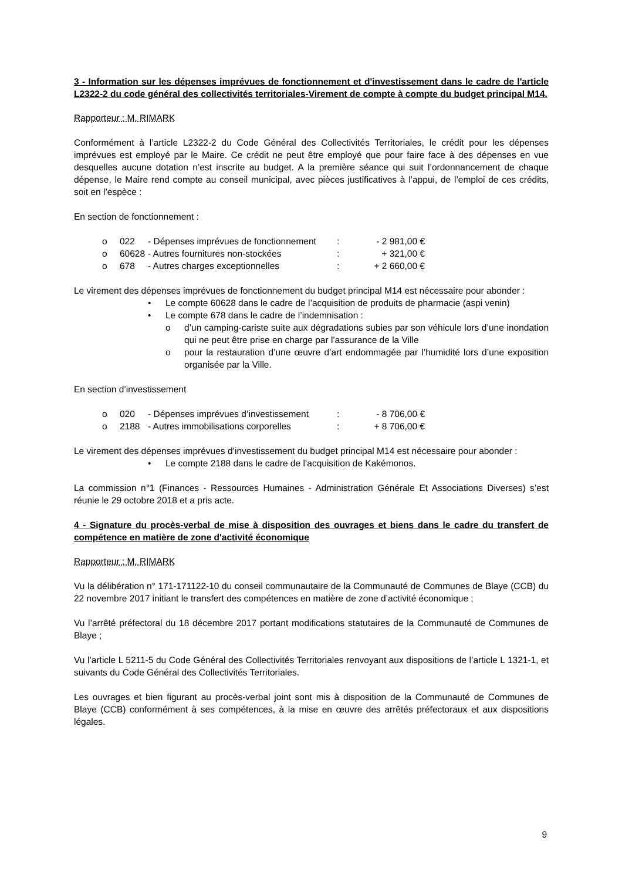3 - Information sur les dépenses imprévues de fonctionnement et d'investissement dans le cadre de l'article L2322-2 du code général des collectivités territoriales-Virement de compte à compte du budget principal M14.
Rapporteur : M. RIMARK
Conformément à l’article L2322-2 du Code Général des Collectivités Territoriales, le crédit pour les dépenses imprévues est employé par le Maire. Ce crédit ne peut être employé que pour faire face à des dépenses en vue desquelles aucune dotation n’est inscrite au budget. A la première séance qui suit l’ordonnancement de chaque dépense, le Maire rend compte au conseil municipal, avec pièces justificatives à l’appui, de l’emploi de ces crédits, soit en l’espèce :
En section de fonctionnement :
o 022 - Dépenses imprévues de fonctionnement: - 2 981,00 €
o 60628 - Autres fournitures non-stockées: + 321,00 €
o 678 - Autres charges exceptionnelles: + 2 660,00 €
Le virement des dépenses imprévues de fonctionnement du budget principal M14 est nécessaire pour abonder :
• Le compte 60628 dans le cadre de l’acquisition de produits de pharmacie (aspi venin)
• Le compte 678 dans le cadre de l’indemnisation :
o d’un camping-cariste suite aux dégradations subies par son véhicule lors d’une inondation qui ne peut être prise en charge par l’assurance de la Ville
o pour la restauration d’une œuvre d’art endommagée par l’humidité lors d’une exposition organisée par la Ville.
En section d’investissement
o 020 - Dépenses imprévues d’investissement: - 8 706,00 €
o 2188 - Autres immobilisations corporelles: + 8 706,00 €
Le virement des dépenses imprévues d’investissement du budget principal M14 est nécessaire pour abonder :
• Le compte 2188 dans le cadre de l’acquisition de Kakémonos.
La commission n°1 (Finances - Ressources Humaines - Administration Générale Et Associations Diverses) s’est réunie le 29 octobre 2018 et a pris acte.
4 - Signature du procès-verbal de mise à disposition des ouvrages et biens dans le cadre du transfert de compétence en matière de zone d'activité économique
Rapporteur : M. RIMARK
Vu la délibération n° 171-171122-10 du conseil communautaire de la Communauté de Communes de Blaye (CCB) du 22 novembre 2017 initiant le transfert des compétences en matière de zone d’activité économique ;
Vu l’arrêté préfectoral du 18 décembre 2017 portant modifications statutaires de la Communauté de Communes de Blaye ;
Vu l’article L 5211-5 du Code Général des Collectivités Territoriales renvoyant aux dispositions de l’article L 1321-1, et suivants du Code Général des Collectivités Territoriales.
Les ouvrages et bien figurant au procès-verbal joint sont mis à disposition de la Communauté de Communes de Blaye (CCB) conformément à ses compétences, à la mise en œuvre des arrêtés préfectoraux et aux dispositions légales.
9